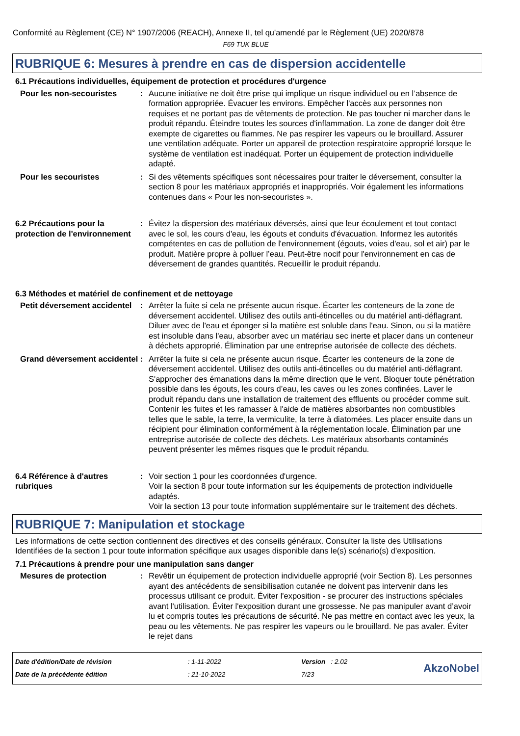Conformité au Règlement (CE) N° 1907/2006 (REACH), Annexe II, tel qu'amendé par le Règlement (UE) 2020/878
F69 TUK BLUE
RUBRIQUE 6: Mesures à prendre en cas de dispersion accidentelle
6.1 Précautions individuelles, équipement de protection et procédures d'urgence
Pour les non-secouristes : Aucune initiative ne doit être prise qui implique un risque individuel ou en l’absence de formation appropriée. Évacuer les environs. Empêcher l'accès aux personnes non requises et ne portant pas de vêtements de protection. Ne pas toucher ni marcher dans le produit répandu. Éteindre toutes les sources d'inflammation. La zone de danger doit être exempte de cigarettes ou flammes. Ne pas respirer les vapeurs ou le brouillard. Assurer une ventilation adéquate. Porter un appareil de protection respiratoire approprié lorsque le système de ventilation est inadéquat. Porter un équipement de protection individuelle adapté.
Pour les secouristes : Si des vêtements spécifiques sont nécessaires pour traiter le déversement, consulter la section 8 pour les matériaux appropriés et inappropriés. Voir également les informations contenues dans « Pour les non-secouristes ».
6.2 Précautions pour la protection de l'environnement
: Évitez la dispersion des matériaux déversés, ainsi que leur écoulement et tout contact avec le sol, les cours d'eau, les égouts et conduits d'évacuation. Informez les autorités compétentes en cas de pollution de l'environnement (égouts, voies d'eau, sol et air) par le produit. Matière propre à polluer l’eau. Peut-être nocif pour l'environnement en cas de déversement de grandes quantités. Recueillir le produit répandu.
6.3 Méthodes et matériel de confinement et de nettoyage
Petit déversement accidentel
: Arrêter la fuite si cela ne présente aucun risque. Écarter les conteneurs de la zone de déversement accidentel. Utilisez des outils anti-étincelles ou du matériel anti-déflagrant. Diluer avec de l'eau et éponger si la matière est soluble dans l'eau. Sinon, ou si la matière est insoluble dans l'eau, absorber avec un matériau sec inerte et placer dans un conteneur à déchets approprié. Élimination par une entreprise autorisée de collecte des déchets.
Grand déversement accidentel
: Arrêter la fuite si cela ne présente aucun risque. Écarter les conteneurs de la zone de déversement accidentel. Utilisez des outils anti-étincelles ou du matériel anti-déflagrant. S'approcher des émanations dans la même direction que le vent. Bloquer toute pénétration possible dans les égouts, les cours d’eau, les caves ou les zones confinées. Laver le produit répandu dans une installation de traitement des effluents ou procéder comme suit. Contenir les fuites et les ramasser à l'aide de matières absorbantes non combustibles telles que le sable, la terre, la vermiculite, la terre à diatomées. Les placer ensuite dans un récipient pour élimination conformément à la réglementation locale. Élimination par une entreprise autorisée de collecte des déchets. Les matériaux absorbants contaminés peuvent présenter les mêmes risques que le produit répandu.
6.4 Référence à d'autres rubriques
: Voir section 1 pour les coordonnées d'urgence.
Voir la section 8 pour toute information sur les équipements de protection individuelle adaptés.
Voir la section 13 pour toute information supplémentaire sur le traitement des déchets.
RUBRIQUE 7: Manipulation et stockage
Les informations de cette section contiennent des directives et des conseils généraux. Consulter la liste des Utilisations Identifiées de la section 1 pour toute information spécifique aux usages disponible dans le(s) scénario(s) d'exposition.
7.1 Précautions à prendre pour une manipulation sans danger
Mesures de protection : Revêtir un équipement de protection individuelle approprié (voir Section 8). Les personnes ayant des antécédents de sensibilisation cutanée ne doivent pas intervenir dans les processus utilisant ce produit. Éviter l'exposition - se procurer des instructions spéciales avant l'utilisation. Éviter l'exposition durant une grossesse. Ne pas manipuler avant d’avoir lu et compris toutes les précautions de sécurité. Ne pas mettre en contact avec les yeux, la peau ou les vêtements. Ne pas respirer les vapeurs ou le brouillard. Ne pas avaler. Éviter le rejet dans
Date d'édition/Date de révision
Date de la précédente édition
: 1-11-2022
: 21-10-2022
Version : 2.02
7/23
AkzoNobel